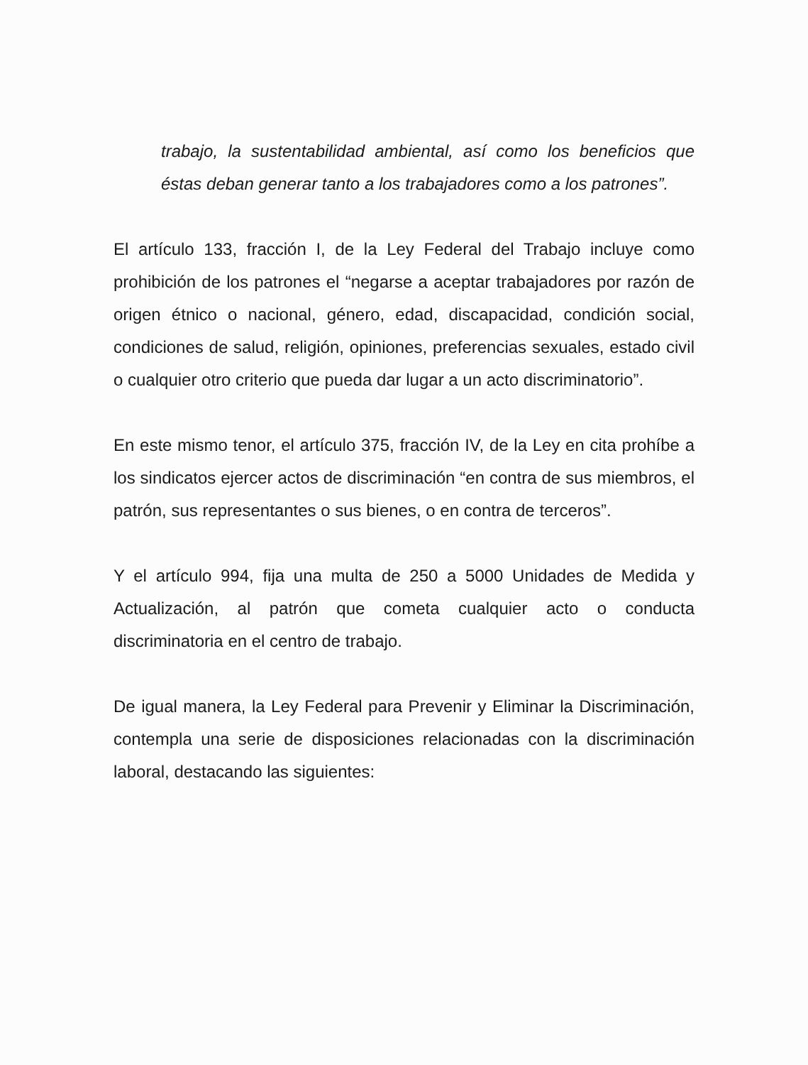trabajo, la sustentabilidad ambiental, así como los beneficios que éstas deban generar tanto a los trabajadores como a los patrones”.
El artículo 133, fracción I, de la Ley Federal del Trabajo incluye como prohibición de los patrones el “negarse a aceptar trabajadores por razón de origen étnico o nacional, género, edad, discapacidad, condición social, condiciones de salud, religión, opiniones, preferencias sexuales, estado civil o cualquier otro criterio que pueda dar lugar a un acto discriminatorio”.
En este mismo tenor, el artículo 375, fracción IV, de la Ley en cita prohíbe a los sindicatos ejercer actos de discriminación “en contra de sus miembros, el patrón, sus representantes o sus bienes, o en contra de terceros”.
Y el artículo 994, fija una multa de 250 a 5000 Unidades de Medida y Actualización, al patrón que cometa cualquier acto o conducta discriminatoria en el centro de trabajo.
De igual manera, la Ley Federal para Prevenir y Eliminar la Discriminación, contempla una serie de disposiciones relacionadas con la discriminación laboral, destacando las siguientes: